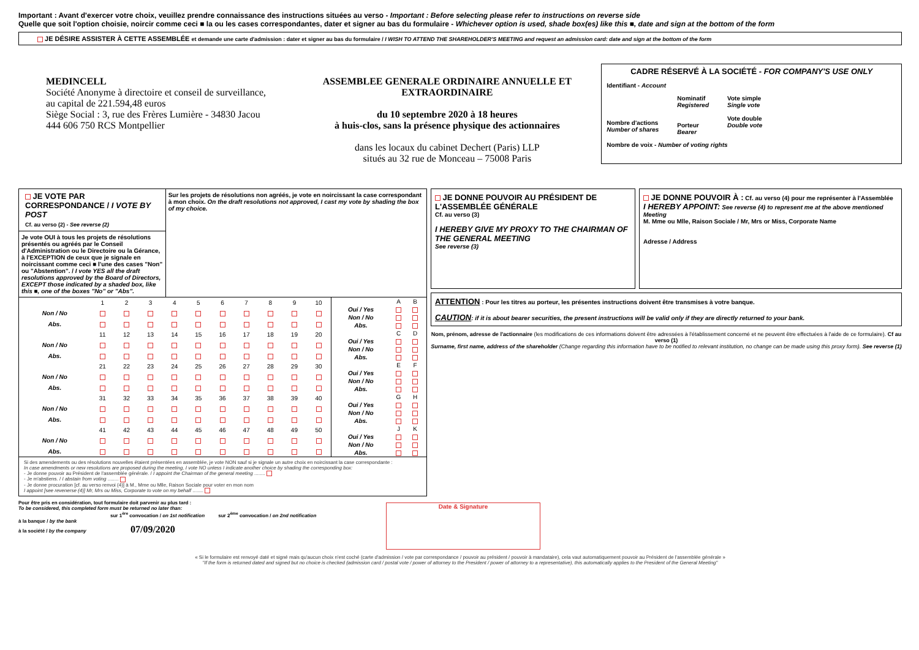Important : Avant d'exercer votre choix, veuillez prendre connaissance des instructions situées au verso - Important : Before selecting please refer to instructions on reverse side
Quelle que soit l'option choisie, noircir comme ceci ■ la ou les cases correspondantes, dater et signer au bas du formulaire - Whichever option is used, shade box(es) like this ■, date and sign at the bottom of the form
JE DÉSIRE ASSISTER À CETTE ASSEMBLÉE et demande une carte d'admission : dater et signer au bas du formulaire / I WISH TO ATTEND THE SHAREHOLDER'S MEETING and request an admission card: date and sign at the bottom of the form
MEDINCELL
Société Anonyme à directoire et conseil de surveillance,
au capital de 221.594,48 euros
Siège Social : 3, rue des Frères Lumière - 34830 Jacou
444 606 750 RCS Montpellier
ASSEMBLEE GENERALE ORDINAIRE ANNUELLE ET EXTRAORDINAIRE
du 10 septembre 2020 à 18 heures
à huis-clos, sans la présence physique des actionnaires
dans les locaux du cabinet Dechert (Paris) LLP
situés au 32 rue de Monceau – 75008 Paris
CADRE RÉSERVÉ À LA SOCIÉTÉ - FOR COMPANY'S USE ONLY
Identifiant - Account
Nombre d'actions
Number of shares
Nominatif
Registered
Porteur
Bearer
Vote simple
Single vote
Vote double
Double vote
Nombre de voix - Number of voting rights
JE VOTE PAR CORRESPONDANCE / I VOTE BY POST
Cf. au verso (2) - See reverse (2)
Je vote OUI à tous les projets de résolutions présentés ou agréés par le Conseil d'Administration ou le Directoire ou la Gérance, à l'EXCEPTION de ceux que je signale en noircissant comme ceci ■ l'une des cases "Non" ou "Abstention". / I vote YES all the draft resolutions approved by the Board of Directors, EXCEPT those indicated by a shaded box, like this ■, one of the boxes "No" or "Abs".
Sur les projets de résolutions non agréés, je vote en noircissant la case correspondant à mon choix. On the draft resolutions not approved, I cast my vote by shading the box of my choice.
| | 1 | 2 | 3 | 4 | 5 | 6 | 7 | 8 | 9 | 10 |
| Non / No | | | | | | | | | | |
| Abs. | | | | | | | | | | |
| | 11 | 12 | 13 | 14 | 15 | 16 | 17 | 18 | 19 | 20 |
| Non / No | | | | | | | | | | |
| Abs. | | | | | | | | | | |
| | 21 | 22 | 23 | 24 | 25 | 26 | 27 | 28 | 29 | 30 |
| Non / No | | | | | | | | | | |
| Abs. | | | | | | | | | | |
| | 31 | 32 | 33 | 34 | 35 | 36 | 37 | 38 | 39 | 40 |
| Non / No | | | | | | | | | | |
| Abs. | | | | | | | | | | |
| | 41 | 42 | 43 | 44 | 45 | 46 | 47 | 48 | 49 | 50 |
| Non / No | | | | | | | | | | |
| Abs. | | | | | | | | | | |
| | A | B |
| Oui / Yes | | |
| Non / No | | |
| Abs. | | |
| | C | D |
| Oui / Yes | | |
| Non / No | | |
| Abs. | | |
| | E | F |
| Oui / Yes | | |
| Non / No | | |
| Abs. | | |
| | G | H |
| Oui / Yes | | |
| Non / No | | |
| Abs. | | |
| | J | K |
| Oui / Yes | | |
| Non / No | | |
| Abs. | | |
Si des amendements ou des résolutions nouvelles étaient présentées en assemblée, je vote NON sauf si je signale un autre choix en noircissant la case correspondante :
In case amendments or new resolutions are proposed during the meeting, I vote NO unless I indicate another choice by shading the corresponding box:
- Je donne pouvoir au Président de l'assemblée générale. / I appoint the Chairman of the general meeting ........
- Je m'abstiens. / I abstain from voting ........
- Je donne procuration [cf. au verso renvoi (4)] à M., Mme ou Mlle, Raison Sociale pour voter en mon nom
I appoint [see revenerse (4)] Mr, Mrs ou Miss, Corporate to vote on my behalf ........
JE DONNE POUVOIR AU PRÉSIDENT DE L'ASSEMBLÉE GÉNÉRALE
Cf. au verso (3)
I HEREBY GIVE MY PROXY TO THE CHAIRMAN OF THE GENERAL MEETING
See reverse (3)
JE DONNE POUVOIR À : Cf. au verso (4) pour me représenter à l'Assemblée
I HEREBY APPOINT: See reverse (4) to represent me at the above mentioned Meeting
M. Mme ou Mlle, Raison Sociale / Mr, Mrs or Miss, Corporate Name
Adresse / Address
ATTENTION : Pour les titres au porteur, les présentes instructions doivent être transmises à votre banque.
CAUTION: if it is about bearer securities, the present instructions will be valid only if they are directly returned to your bank.
Nom, prénom, adresse de l'actionnaire (les modifications de ces informations doivent être adressées à l'établissement concerné et ne peuvent être effectuées à l'aide de ce formulaire). Cf au verso (1)
Surname, first name, address of the shareholder (Change regarding this information have to be notified to relevant institution, no change can be made using this proxy form). See reverse (1)
Pour être pris en considération, tout formulaire doit parvenir au plus tard :
To be considered, this completed form must be returned no later than:
sur 1<sup>ère</sup> convocation / on 1st notification sur 2<sup>ème</sup> convocation / on 2nd notification
à la banque / by the bank
à la société / by the company 07/09/2020
Date & Signature
« Si le formulaire est renvoyé daté et signé mais qu'aucun choix n'est coché (carte d'admission / vote par correspondance / pouvoir au président / pouvoir à mandataire), cela vaut automatiquement pouvoir au Président de l'assemblée générale »
"If the form is returned dated and signed but no choice is checked (admission card / postal vote / power of attorney to the President / power of attorney to a representative), this automatically applies to the President of the General Meeting"